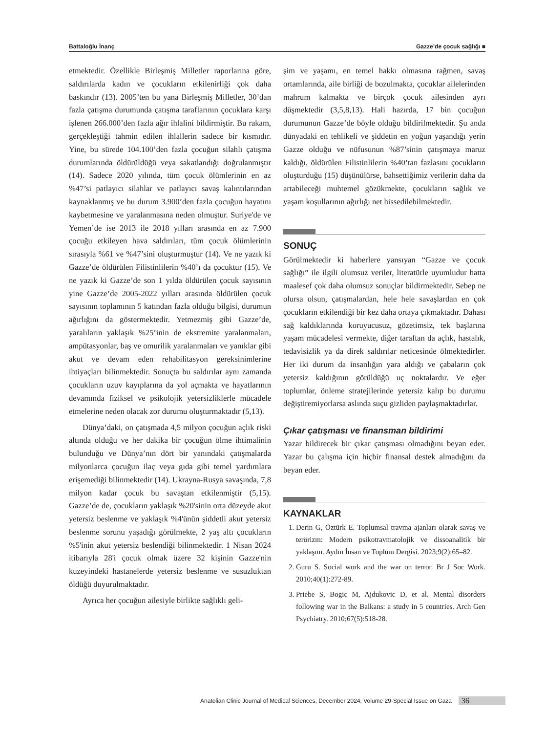Battaloğlu İnanç Gazze’de çocuk sağlığı ■
etmektedir. Özellikle Birleşmiş Milletler raporlarına göre, saldırılarda kadın ve çocukların etkilenirliği çok daha baskındır (13). 2005’ten bu yana Birleşmiş Milletler, 30’dan fazla çatışma durumunda çatışma taraflarının çocuklara karşı işlenen 266.000’den fazla ağır ihlalini bildirmiştir. Bu rakam, gerçekleştiği tahmin edilen ihlallerin sadece bir kısmıdır. Yine, bu sürede 104.100’den fazla çocuğun silahlı çatışma durumlarında öldürüldüğü veya sakatlandığı doğrulanmıştır (14). Sadece 2020 yılında, tüm çocuk ölümlerinin en az %47’si patlayıcı silahlar ve patlayıcı savaş kalıntılarından kaynaklanmış ve bu durum 3.900’den fazla çocuğun hayatını kaybetmesine ve yaralanmasına neden olmuştur. Suriye'de ve Yemen’de ise 2013 ile 2018 yılları arasında en az 7.900 çocuğu etkileyen hava saldırıları, tüm çocuk ölümlerinin sırasıyla %61 ve %47’sini oluşturmuştur (14). Ve ne yazık ki Gazze’de öldürülen Filistinlilerin %40’ı da çocuktur (15). Ve ne yazık ki Gazze’de son 1 yılda öldürülen çocuk sayısının yine Gazze’de 2005-2022 yılları arasında öldürülen çocuk sayısının toplamının 5 katından fazla olduğu bilgisi, durumun ağırlığını da göstermektedir. Yetmezmiş gibi Gazze’de, yaralıların yaklaşık %25’inin de ekstremite yaralanmaları, ampütasyonlar, baş ve omurilik yaralanmaları ve yanıklar gibi akut ve devam eden rehabilitasyon gereksinimlerine ihtiyaçları bilinmektedir. Sonuçta bu saldırılar aynı zamanda çocukların uzuv kayıplarına da yol açmakta ve hayatlarının devamında fiziksel ve psikolojik yetersizliklerle mücadele etmelerine neden olacak zor durumu oluşturmaktadır (5,13).
Dünya’daki, on çatışmada 4,5 milyon çocuğun açlık riski altında olduğu ve her dakika bir çocuğun ölme ihtimalinin bulunduğu ve Dünya’nın dört bir yanındaki çatışmalarda milyonlarca çocuğun ilaç veya gıda gibi temel yardımlara erişemediği bilinmektedir (14). Ukrayna-Rusya savaşında, 7,8 milyon kadar çocuk bu savaştan etkilenmiştir (5,15). Gazze’de de, çocukların yaklaşık %20'sinin orta düzeyde akut yetersiz beslenme ve yaklaşık %4'ünün şiddetli akut yetersiz beslenme sorunu yaşadığı görülmekte, 2 yaş altı çocukların %5'inin akut yetersiz beslendiği bilinmektedir. 1 Nisan 2024 itibarıyla 28'i çocuk olmak üzere 32 kişinin Gazze'nin kuzeyindeki hastanelerde yetersiz beslenme ve susuzluktan öldüğü duyurulmaktadır.
Ayrıca her çocuğun ailesiyle birlikte sağlıklı geli-
şim ve yaşamı, en temel hakkı olmasına rağmen, savaş ortamlarında, aile birliği de bozulmakta, çocuklar ailelerinden mahrum kalmakta ve birçok çocuk ailesinden ayrı düşmektedir (3,5,8,13). Hali hazırda, 17 bin çocuğun durumunun Gazze’de böyle olduğu bildirilmektedir. Şu anda dünyadaki en tehlikeli ve şiddetin en yoğun yaşandığı yerin Gazze olduğu ve nüfusunun %87’sinin çatışmaya maruz kaldığı, öldürülen Filistinlilerin %40’tan fazlasını çocukların oluşturduğu (15) düşünülürse, bahsettiğimiz verilerin daha da artabileceği muhtemel gözükmekte, çocukların sağlık ve yaşam koşullarının ağırlığı net hissedilebilmektedir.
SONUÇ
Görülmektedir ki haberlere yansıyan “Gazze ve çocuk sağlığı” ile ilgili olumsuz veriler, literatürle uyumludur hatta maalesef çok daha olumsuz sonuçlar bildirmektedir. Sebep ne olursa olsun, çatışmalardan, hele hele savaşlardan en çok çocukların etkilendiği bir kez daha ortaya çıkmaktadır. Dahası sağ kaldıklarında koruyucusuz, gözetimsiz, tek başlarına yaşam mücadelesi vermekte, diğer taraftan da açlık, hastalık, tedavisizlik ya da direk saldırılar neticesinde ölmektedirler. Her iki durum da insanlığın yara aldığı ve çabaların çok yetersiz kaldığının görüldüğü uç noktalardır. Ve eğer toplumlar, önleme stratejilerinde yetersiz kalıp bu durumu değiştiremiyorlarsa aslında suçu gizliden paylaşmaktadırlar.
Çıkar çatışması ve finansman bildirimi
Yazar bildirecek bir çıkar çatışması olmadığını beyan eder. Yazar bu çalışma için hiçbir finansal destek almadığını da beyan eder.
KAYNAKLAR
1. Derin G, Öztürk E. Toplumsal travma ajanları olarak savaş ve terörizm: Modern psikotravmatolojik ve dissoanalitik bir yaklaşım. Aydın İnsan ve Toplum Dergisi. 2023;9(2):65–82.
2. Guru S. Social work and the war on terror. Br J Soc Work. 2010;40(1):272-89.
3. Priebe S, Bogic M, Ajdukovic D, et al. Mental disorders following war in the Balkans: a study in 5 countries. Arch Gen Psychiatry. 2010;67(5):518-28.
Anatolian Clinic Journal of Medical Sciences, December 2024; Volume 29-Special Issue on Gaza 36